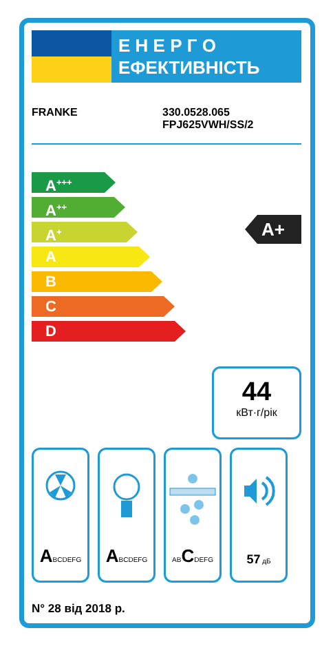Е Н Е Р Г О
ЕФЕКТИВНІСТЬ
FRANKE 330.0528.065
FPJ625VWH/SS/2
A<sup>+++</sup>
A<sup>++</sup>
A<sup>+</sup>
A
B
C
D
A+
44
кВт·г/рік
ABCDEFG
ABCDEFG ABCDEFG
57 дБ
N° 28 від 2018 р.